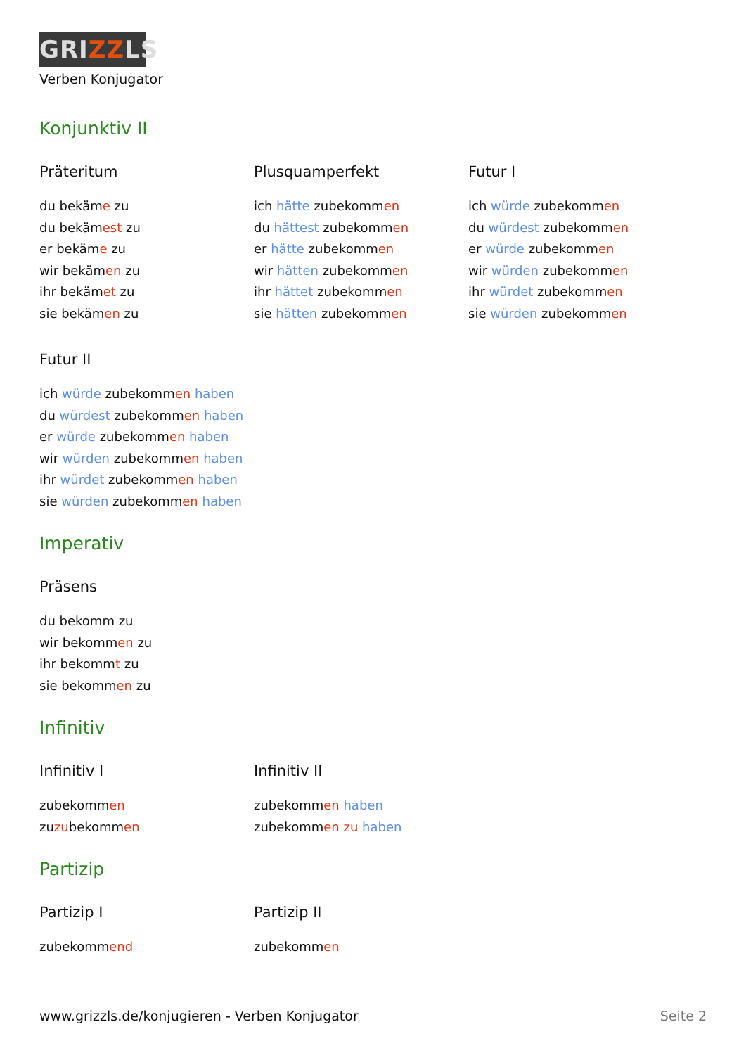GRIZZLS
Verben Konjugator
Konjunktiv II
Präteritum
du bekäme zu
du bekämest zu
er bekäme zu
wir bekämen zu
ihr bekämet zu
sie bekämen zu
Plusquamperfekt
ich hätte zubekommen
du hättest zubekommen
er hätte zubekommen
wir hätten zubekommen
ihr hättet zubekommen
sie hätten zubekommen
Futur I
ich würde zubekommen
du würdest zubekommen
er würde zubekommen
wir würden zubekommen
ihr würdet zubekommen
sie würden zubekommen
Futur II
ich würde zubekommen haben
du würdest zubekommen haben
er würde zubekommen haben
wir würden zubekommen haben
ihr würdet zubekommen haben
sie würden zubekommen haben
Imperativ
Präsens
du bekomm zu
wir bekommen zu
ihr bekommt zu
sie bekommen zu
Infinitiv
Infinitiv I
zubekommen
zuzubekommen
Infinitiv II
zubekommen haben
zubekommen zu haben
Partizip
Partizip I
zubekommend
Partizip II
zubekommen
www.grizzls.de/konjugieren - Verben Konjugator Seite 2